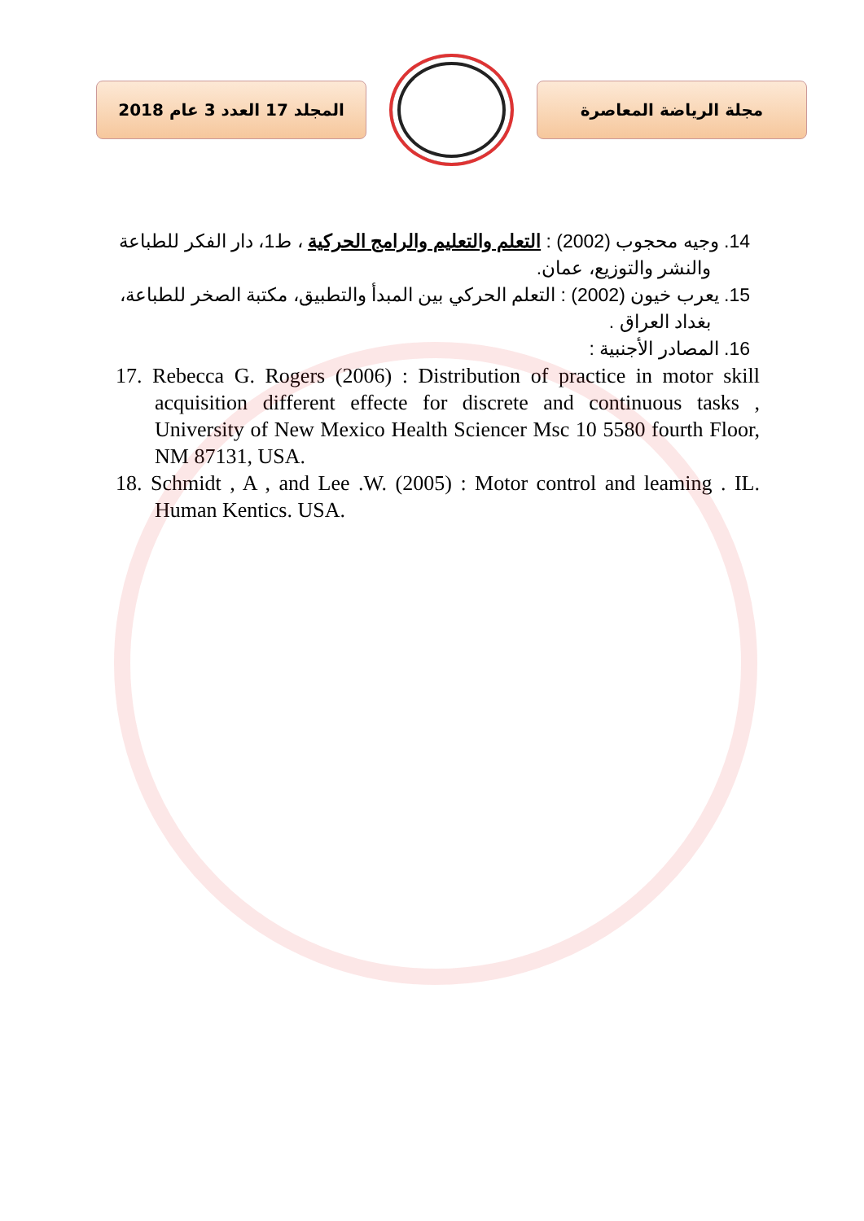المجلد 17 العدد 3 عام 2018 مجلة الرياضة المعاصرة
14. وجيه محجوب (2002) : التعلم والتعليم والرامج الحركية ، ط1، دار الفكر للطباعة والنشر والتوزيع، عمان.
15. يعرب خيون (2002) : التعلم الحركي بين المبدأ والتطبيق، مكتبة الصخر للطباعة، بغداد العراق .
16. المصادر الأجنبية :
17. Rebecca G. Rogers (2006) : Distribution of practice in motor skill acquisition different effecte for discrete and continuous tasks , University of New Mexico Health Sciencer Msc 10 5580 fourth Floor, NM 87131, USA.
18. Schmidt , A , and Lee .W. (2005) : Motor control and leaming . IL. Human Kentics. USA.